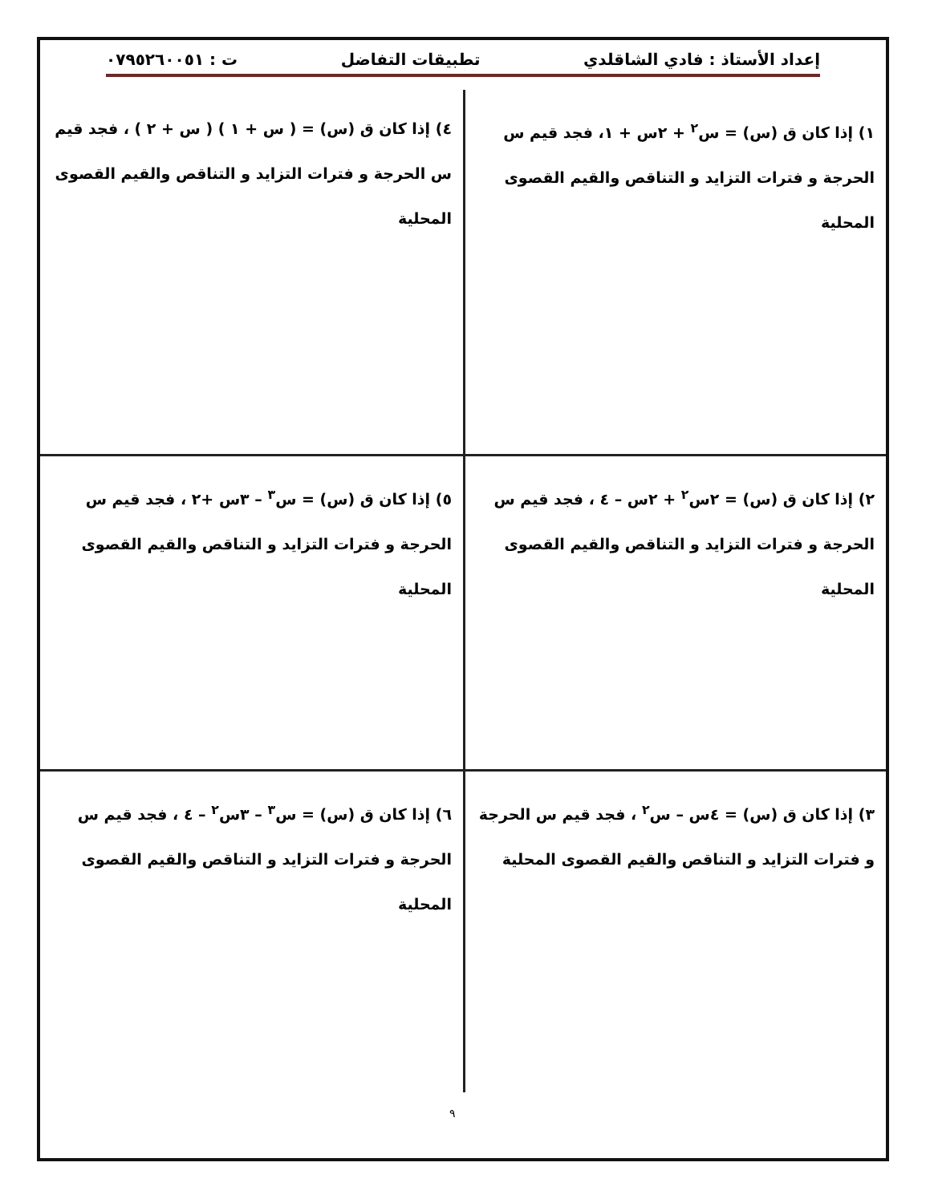إعداد الأستاذ : فادي الشاقلدي تطبيقات التفاضل ت : ٠٧٩٥٢٦٠٠٥١
١) إذا كان ق (س) = س<sup>٢</sup> + ٢س + ١، فجد قيم س الحرجة و فترات التزايد و التناقص والقيم القصوى المحلية
٤) إذا كان ق (س) = ( س + ١ ) ( س + ٢ ) ، فجد قيم س الحرجة و فترات التزايد و التناقص والقيم القصوى المحلية
٢) إذا كان ق (س) = ٢س<sup>٢</sup> + ٢س – ٤ ، فجد قيم س الحرجة و فترات التزايد و التناقص والقيم القصوى المحلية
٥) إذا كان ق (س) = س<sup>٣</sup> – ٣س +٢ ، فجد قيم س الحرجة و فترات التزايد و التناقص والقيم القصوى المحلية
٣) إذا كان ق (س) = ٤س – س<sup>٢</sup> ، فجد قيم س الحرجة و فترات التزايد و التناقص والقيم القصوى المحلية
٦) إذا كان ق (س) = س<sup>٣</sup> – ٣س<sup>٢</sup> – ٤ ، فجد قيم س الحرجة و فترات التزايد و التناقص والقيم القصوى المحلية
٩